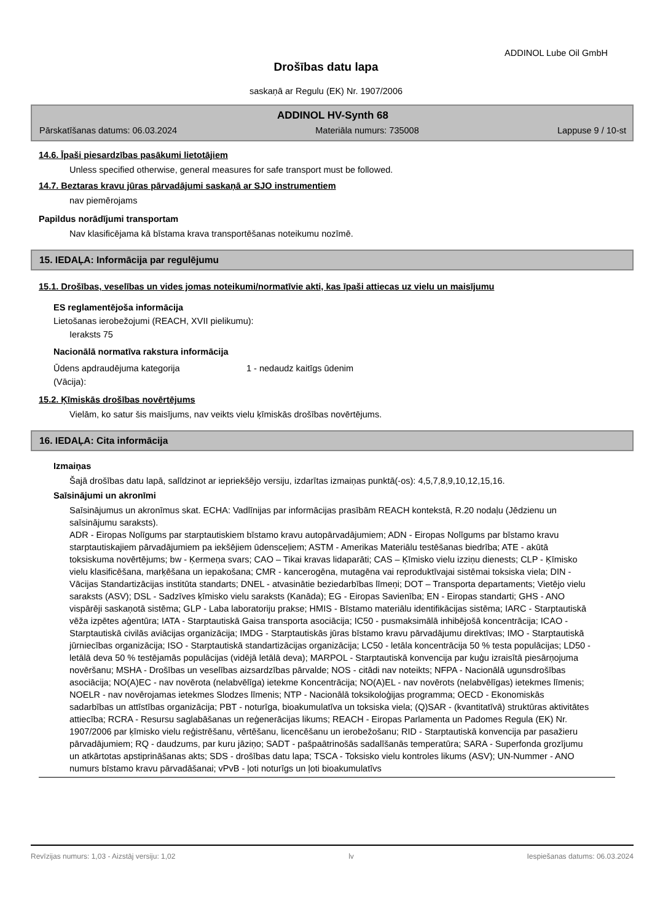ADDINOL Lube Oil GmbH
Drošības datu lapa
saskaņā ar Regulu (EK) Nr. 1907/2006
ADDINOL HV-Synth 68
Pārskatīšanas datums: 06.03.2024 Materiāla numurs: 735008 Lappuse 9 / 10-st
14.6. Īpaši piesardzības pasākumi lietotājiem
Unless specified otherwise, general measures for safe transport must be followed.
14.7. Beztaras kravu jūras pārvadājumi saskaņā ar SJO instrumentiem
nav piemērojams
Papildus norādījumi transportam
Nav klasificējama kā bīstama krava transportēšanas noteikumu nozīmē.
15. IEDAĻA: Informācija par regulējumu
15.1. Drošības, veselības un vides jomas noteikumi/normatīvie akti, kas īpaši attiecas uz vielu un maisījumu
ES reglamentējoša informācija
Lietošanas ierobežojumi (REACH, XVII pielikumu):
Ieraksts 75
Nacionālā normatīva rakstura informācija
Ūdens apdraudējuma kategorija
(Vācija):
1 - nedaudz kaitīgs ūdenim
15.2. Ķīmiskās drošības novērtējums
Vielām, ko satur šis maisījums, nav veikts vielu ķīmiskās drošības novērtējums.
16. IEDAĻA: Cita informācija
Izmaiņas
Šajā drošības datu lapā, salīdzinot ar iepriekšējo versiju, izdarītas izmaiņas punktā(-os): 4,5,7,8,9,10,12,15,16.
Saīsinājumi un akronīmi
Saīsinājumus un akronīmus skat. ECHA: Vadlīnijas par informācijas prasībām REACH kontekstā, R.20 nodaļu (Jēdzienu un saīsinājumu saraksts).
ADR - Eiropas Nolīgums par starptautiskiem bīstamo kravu autopārvadājumiem; ADN - Eiropas Nolīgums par bīstamo kravu starptautiskajiem pārvadājumiem pa iekšējiem ūdensceļiem; ASTM - Amerikas Materiālu testēšanas biedrība; ATE - akūtā toksiskuma novērtējums; bw - Ķermeņa svars; CAO – Tikai kravas lidaparāti; CAS – Ķīmisko vielu izziņu dienests; CLP - Ķīmisko vielu klasificēšana, marķēšana un iepakošana; CMR - kancerogēna, mutagēna vai reproduktīvajai sistēmai toksiska viela; DIN - Vācijas Standartizācijas institūta standarts; DNEL - atvasinātie beziedarbības līmeņi; DOT – Transporta departaments; Vietējo vielu saraksts (ASV); DSL - Sadzīves ķīmisko vielu saraksts (Kanāda); EG - Eiropas Savienība; EN - Eiropas standarti; GHS - ANO vispārēji saskaņotā sistēma; GLP - Laba laboratoriju prakse; HMIS - Bīstamo materiālu identifikācijas sistēma; IARC - Starptautiskā vēža izpētes aģentūra; IATA - Starptautiskā Gaisa transporta asociācija; IC50 - pusmaksimālā inhibējošā koncentrācija; ICAO - Starptautiskā civilās aviācijas organizācija; IMDG - Starptautiskās jūras bīstamo kravu pārvadājumu direktīvas; IMO - Starptautiskā jūrniecības organizācija; ISO - Starptautiskā standartizācijas organizācija; LC50 - letāla koncentrācija 50 % testa populācijas; LD50 - letālā deva 50 % testējamās populācijas (vidējā letālā deva); MARPOL - Starptautiskā konvencija par kuģu izraisītā piesārņojuma novēršanu; MSHA - Drošības un veselības aizsardzības pārvalde; NOS - citādi nav noteikts; NFPA - Nacionālā ugunsdrošības asociācija; NO(A)EC - nav novērota (nelabvēlīga) ietekme Koncentrācija; NO(A)EL - nav novērots (nelabvēlīgas) ietekmes līmenis; NOELR - nav novērojamas ietekmes Slodzes līmenis; NTP - Nacionālā toksikoloģijas programma; OECD - Ekonomiskās sadarbības un attīstības organizācija; PBT - noturīga, bioakumulatīva un toksiska viela; (Q)SAR - (kvantitatīvā) struktūras aktivitātes attiecība; RCRA - Resursu saglabāšanas un reģenerācijas likums; REACH - Eiropas Parlamenta un Padomes Regula (EK) Nr. 1907/2006 par ķīmisko vielu reģistrēšanu, vērtēšanu, licencēšanu un ierobežošanu; RID - Starptautiskā konvencija par pasažieru pārvadājumiem; RQ - daudzums, par kuru jāziņo; SADT - pašpaātrinošās sadalīšanās temperatūra; SARA - Superfonda grozījumu un atkārtotas apstiprināšanas akts; SDS - drošības datu lapa; TSCA - Toksisko vielu kontroles likums (ASV); UN-Nummer - ANO numurs bīstamo kravu pārvadāšanai; vPvB - ļoti noturīgs un ļoti bioakumulatīvs
Revīzijas numurs: 1,03 - Aizstāj versiju: 1,02 lv Iespiešanas datums: 06.03.2024